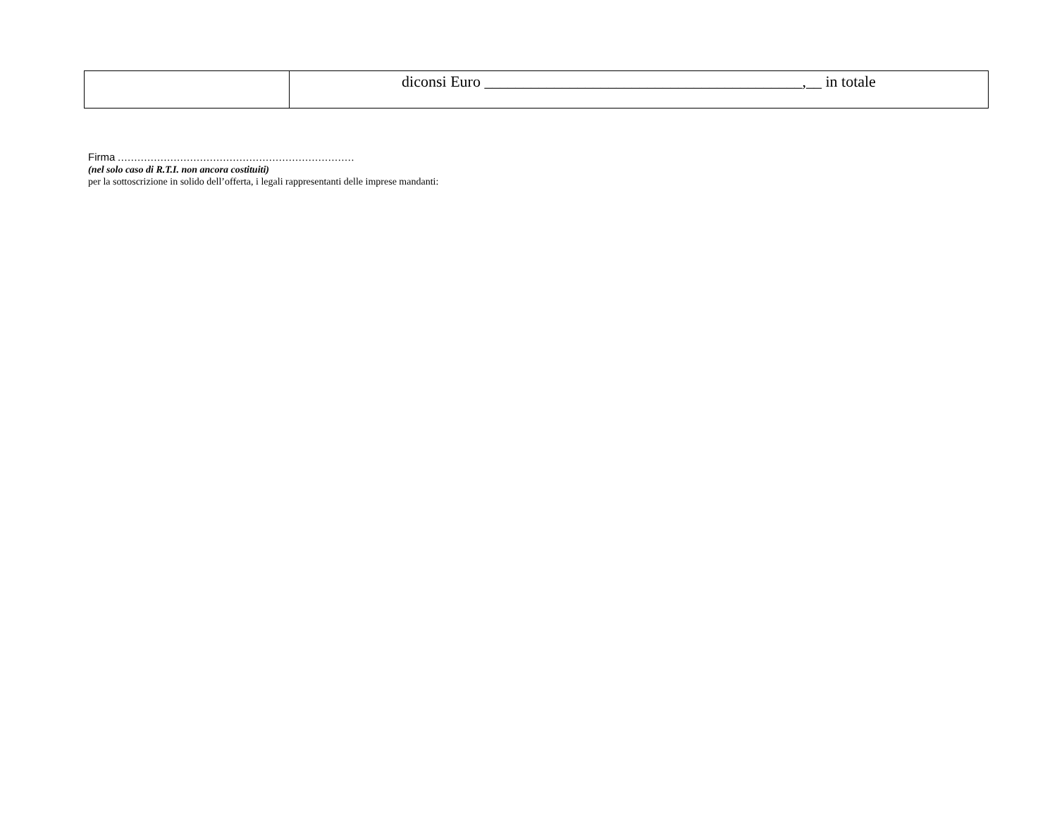| | diconsi Euro _________________________________________,__ in totale |
Firma ………………………………………………………………
(nel solo caso di R.T.I. non ancora costituiti)
per la sottoscrizione in solido dell’offerta, i legali rappresentanti delle imprese mandanti: